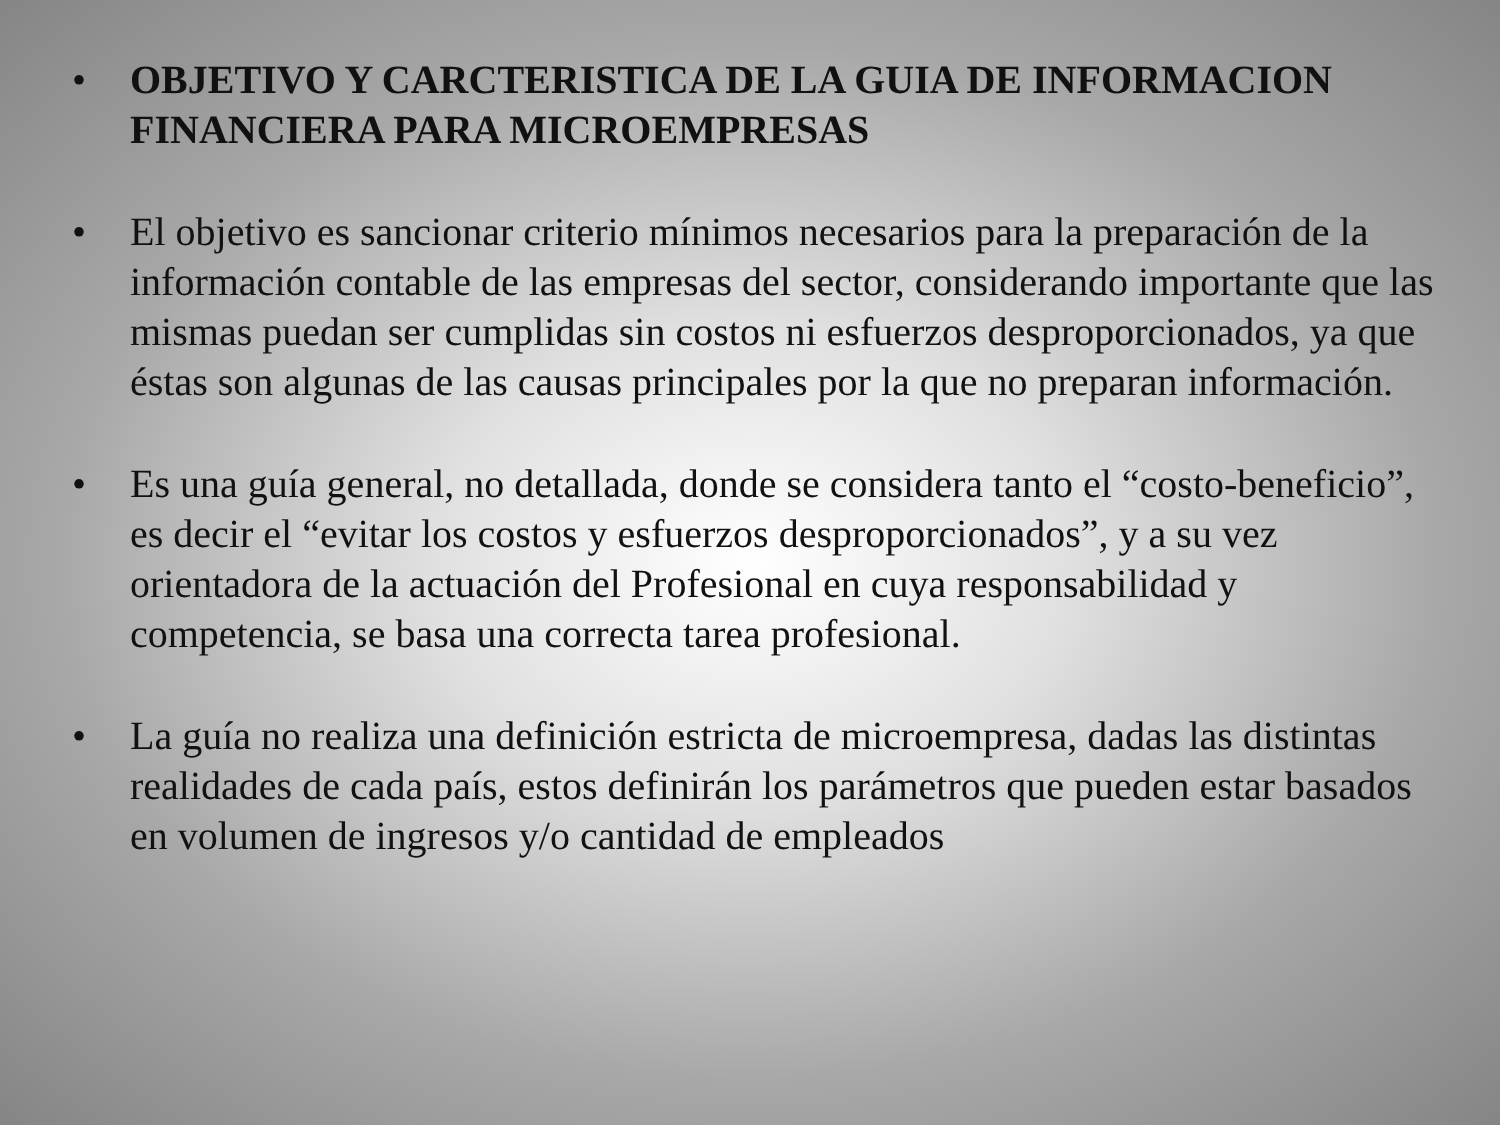• OBJETIVO Y CARCTERISTICA DE LA GUIA DE INFORMACION FINANCIERA PARA MICROEMPRESAS
• El objetivo es sancionar criterio mínimos necesarios para la preparación de la información contable de las empresas del sector, considerando importante que las mismas puedan ser cumplidas sin costos ni esfuerzos desproporcionados, ya que éstas son algunas de las causas principales por la que no preparan información.
• Es una guía general, no detallada, donde se considera tanto el “costo-beneficio”, es decir el “evitar los costos y esfuerzos desproporcionados”, y a su vez orientadora de la actuación del Profesional en cuya responsabilidad y competencia, se basa una correcta tarea profesional.
• La guía no realiza una definición estricta de microempresa, dadas las distintas realidades de cada país, estos definirán los parámetros que pueden estar basados en volumen de ingresos y/o cantidad de empleados